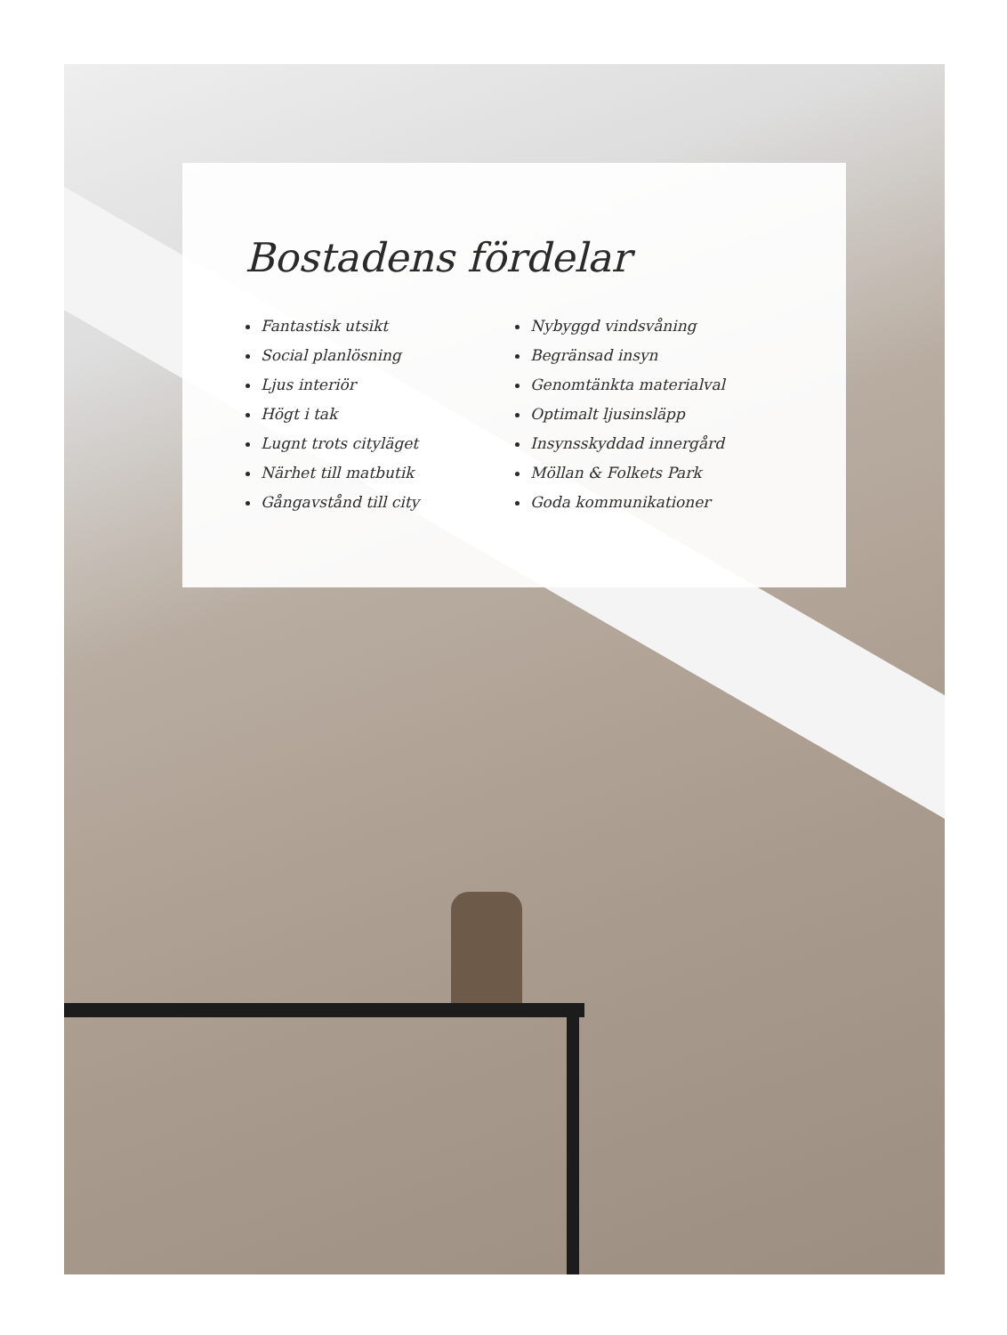Bostadens fördelar
Fantastisk utsikt
Social planlösning
Ljus interiör
Högt i tak
Lugnt trots cityläget
Närhet till matbutik
Gångavstånd till city
Nybyggd vindsvåning
Begränsad insyn
Genomtänkta materialval
Optimalt ljusinsläpp
Insynsskyddad innergård
Möllan & Folkets Park
Goda kommunikationer